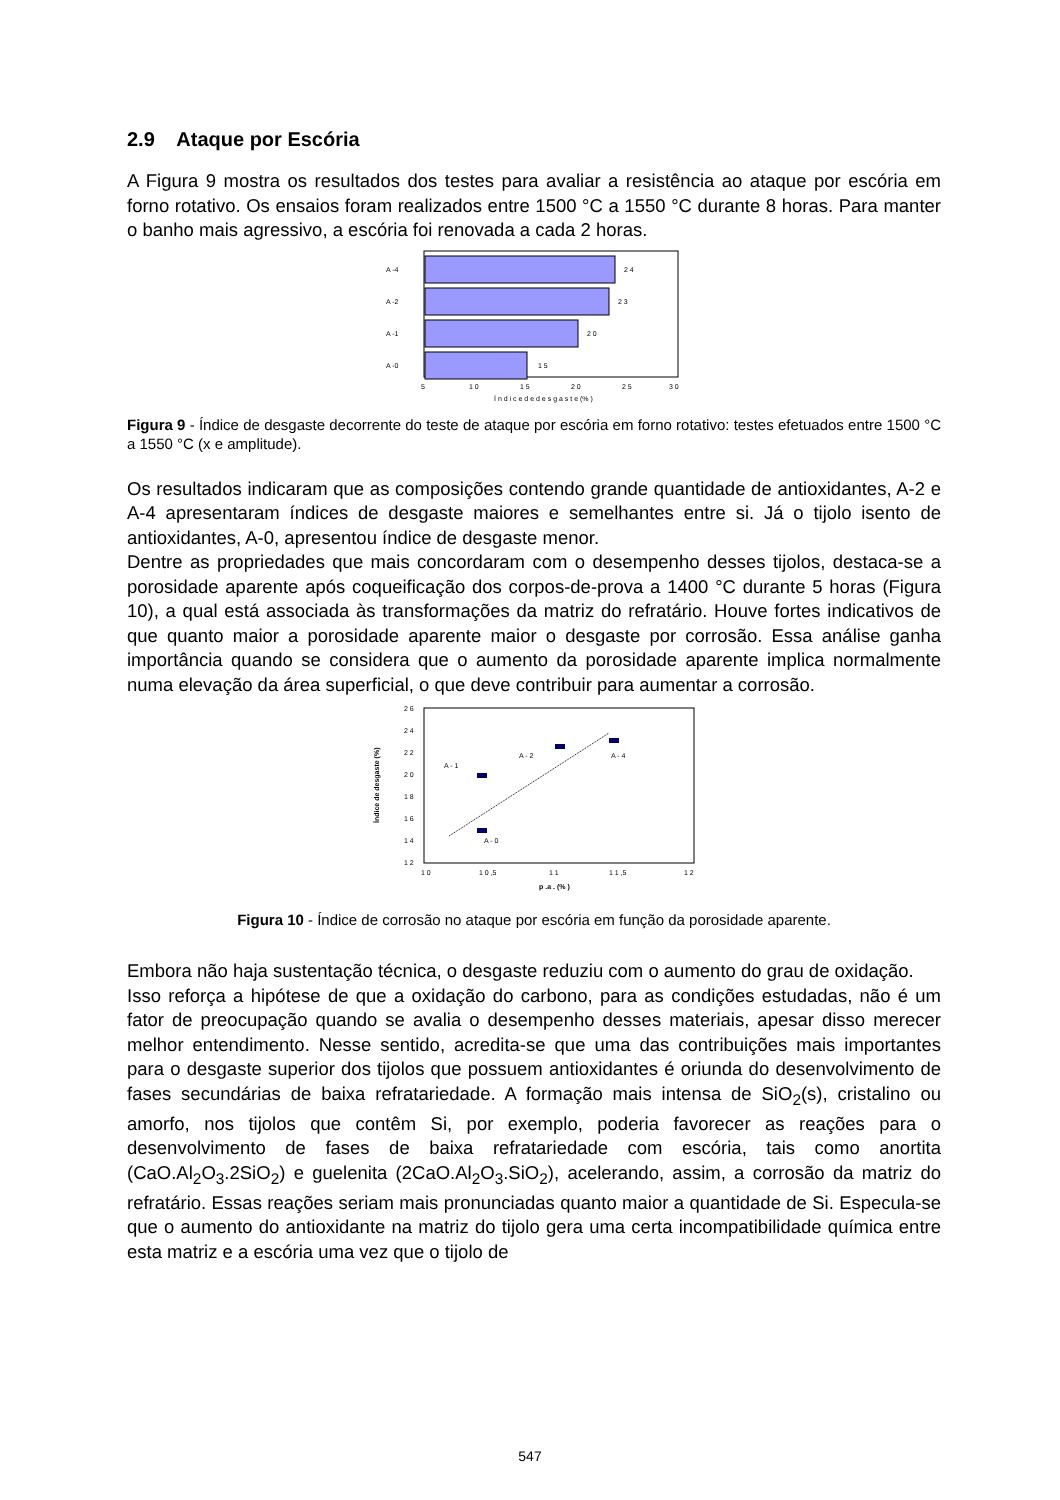2.9 Ataque por Escória
A Figura 9 mostra os resultados dos testes para avaliar a resistência ao ataque por escória em forno rotativo. Os ensaios foram realizados entre 1500 °C a 1550 °C durante 8 horas. Para manter o banho mais agressivo, a escória foi renovada a cada 2 horas.
A -4
A -2
A -1
A -0
2 4
2 3
2 0
1 5
5
1 0
1 5
2 0
2 5
3 0
Í n d i c e d e d e s g a s t e (% )
Figura 9 - Índice de desgaste decorrente do teste de ataque por escória em forno rotativo: testes efetuados entre 1500 °C a 1550 °C (x e amplitude).
Os resultados indicaram que as composições contendo grande quantidade de antioxidantes, A-2 e A-4 apresentaram índices de desgaste maiores e semelhantes entre si. Já o tijolo isento de antioxidantes, A-0, apresentou índice de desgaste menor.
Dentre as propriedades que mais concordaram com o desempenho desses tijolos, destaca-se a porosidade aparente após coqueificação dos corpos-de-prova a 1400 °C durante 5 horas (Figura 10), a qual está associada às transformações da matriz do refratário. Houve fortes indicativos de que quanto maior a porosidade aparente maior o desgaste por corrosão. Essa análise ganha importância quando se considera que o aumento da porosidade aparente implica normalmente numa elevação da área superficial, o que deve contribuir para aumentar a corrosão.
2 6
2 4
2 2
2 0
1 8
1 6
1 4
1 2
Índice de desgaste (%)
A - 1
A - 0
A - 2
A - 4
1 0
1 0 ,5
1 1
1 1 ,5
1 2
p .a . (% )
Figura 10 - Índice de corrosão no ataque por escória em função da porosidade aparente.
Embora não haja sustentação técnica, o desgaste reduziu com o aumento do grau de oxidação.
Isso reforça a hipótese de que a oxidação do carbono, para as condições estudadas, não é um fator de preocupação quando se avalia o desempenho desses materiais, apesar disso merecer melhor entendimento. Nesse sentido, acredita-se que uma das contribuições mais importantes para o desgaste superior dos tijolos que possuem antioxidantes é oriunda do desenvolvimento de fases secundárias de baixa refratariedade. A formação mais intensa de SiO<sub>2</sub>(s), cristalino ou amorfo, nos tijolos que contêm Si, por exemplo, poderia favorecer as reações para o desenvolvimento de fases de baixa refratariedade com escória, tais como anortita (CaO.Al<sub>2</sub>O<sub>3</sub>.2SiO<sub>2</sub>) e guelenita (2CaO.Al<sub>2</sub>O<sub>3</sub>.SiO<sub>2</sub>), acelerando, assim, a corrosão da matriz do refratário. Essas reações seriam mais pronunciadas quanto maior a quantidade de Si. Especula-se que o aumento do antioxidante na matriz do tijolo gera uma certa incompatibilidade química entre esta matriz e a escória uma vez que o tijolo de
547